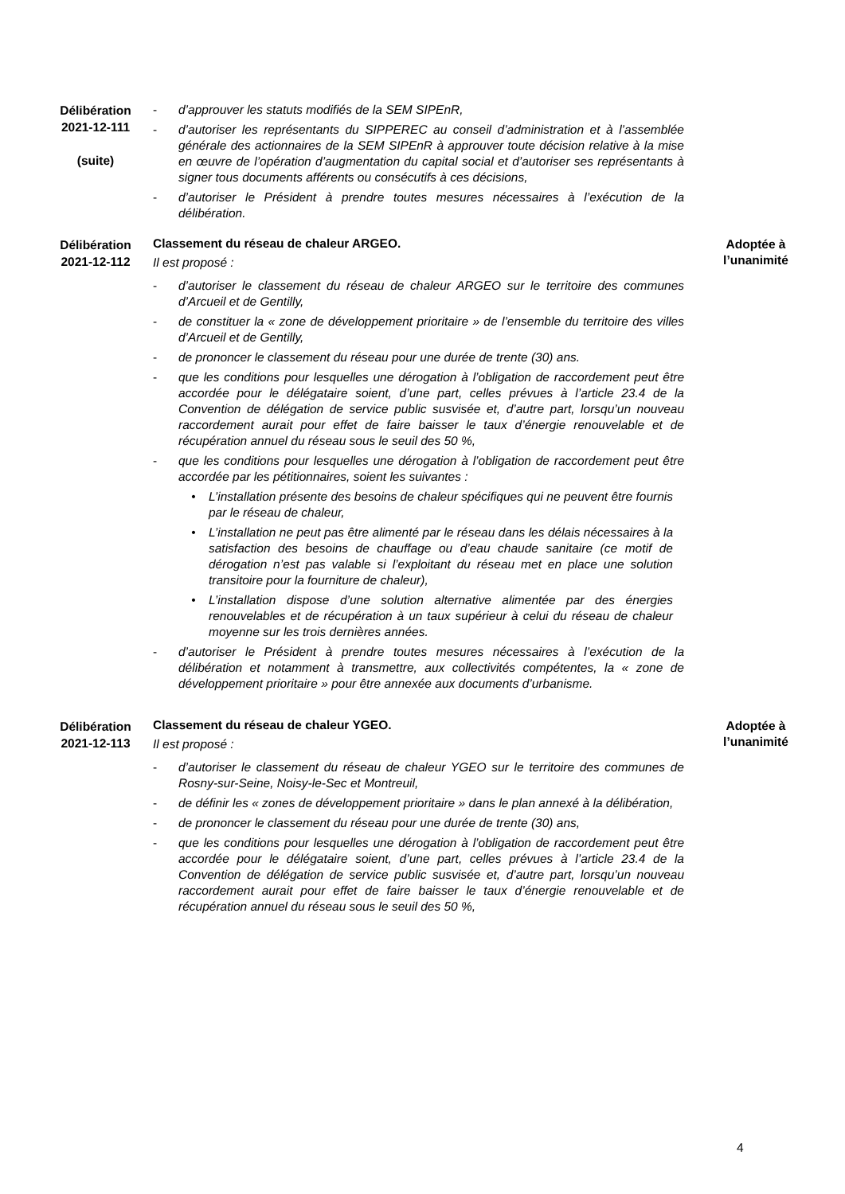Délibération
2021-12-111
(suite)
- d’approuver les statuts modifiés de la SEM SIPEnR,
- d’autoriser les représentants du SIPPEREC au conseil d’administration et à l’assemblée générale des actionnaires de la SEM SIPEnR à approuver toute décision relative à la mise en œuvre de l’opération d’augmentation du capital social et d’autoriser ses représentants à signer tous documents afférents ou consécutifs à ces décisions,
- d’autoriser le Président à prendre toutes mesures nécessaires à l’exécution de la délibération.
Délibération
2021-12-112
Classement du réseau de chaleur ARGEO.
Il est proposé :
- d’autoriser le classement du réseau de chaleur ARGEO sur le territoire des communes d’Arcueil et de Gentilly,
- de constituer la « zone de développement prioritaire » de l’ensemble du territoire des villes d’Arcueil et de Gentilly,
- de prononcer le classement du réseau pour une durée de trente (30) ans.
- que les conditions pour lesquelles une dérogation à l’obligation de raccordement peut être accordée pour le délégataire soient, d’une part, celles prévues à l’article 23.4 de la Convention de délégation de service public susvisée et, d’autre part, lorsqu’un nouveau raccordement aurait pour effet de faire baisser le taux d’énergie renouvelable et de récupération annuel du réseau sous le seuil des 50 %,
- que les conditions pour lesquelles une dérogation à l’obligation de raccordement peut être accordée par les pétitionnaires, soient les suivantes :
• L’installation présente des besoins de chaleur spécifiques qui ne peuvent être fournis par le réseau de chaleur,
• L’installation ne peut pas être alimenté par le réseau dans les délais nécessaires à la satisfaction des besoins de chauffage ou d’eau chaude sanitaire (ce motif de dérogation n’est pas valable si l’exploitant du réseau met en place une solution transitoire pour la fourniture de chaleur),
• L’installation dispose d’une solution alternative alimentée par des énergies renouvelables et de récupération à un taux supérieur à celui du réseau de chaleur moyenne sur les trois dernières années.
- d’autoriser le Président à prendre toutes mesures nécessaires à l’exécution de la délibération et notamment à transmettre, aux collectivités compétentes, la « zone de développement prioritaire » pour être annexée aux documents d’urbanisme.
Adoptée à
l’unanimité
Délibération
2021-12-113
Classement du réseau de chaleur YGEO.
Il est proposé :
- d’autoriser le classement du réseau de chaleur YGEO sur le territoire des communes de Rosny-sur-Seine, Noisy-le-Sec et Montreuil,
- de définir les « zones de développement prioritaire » dans le plan annexé à la délibération,
- de prononcer le classement du réseau pour une durée de trente (30) ans,
- que les conditions pour lesquelles une dérogation à l’obligation de raccordement peut être accordée pour le délégataire soient, d’une part, celles prévues à l’article 23.4 de la Convention de délégation de service public susvisée et, d’autre part, lorsqu’un nouveau raccordement aurait pour effet de faire baisser le taux d’énergie renouvelable et de récupération annuel du réseau sous le seuil des 50 %,
Adoptée à
l’unanimité
4